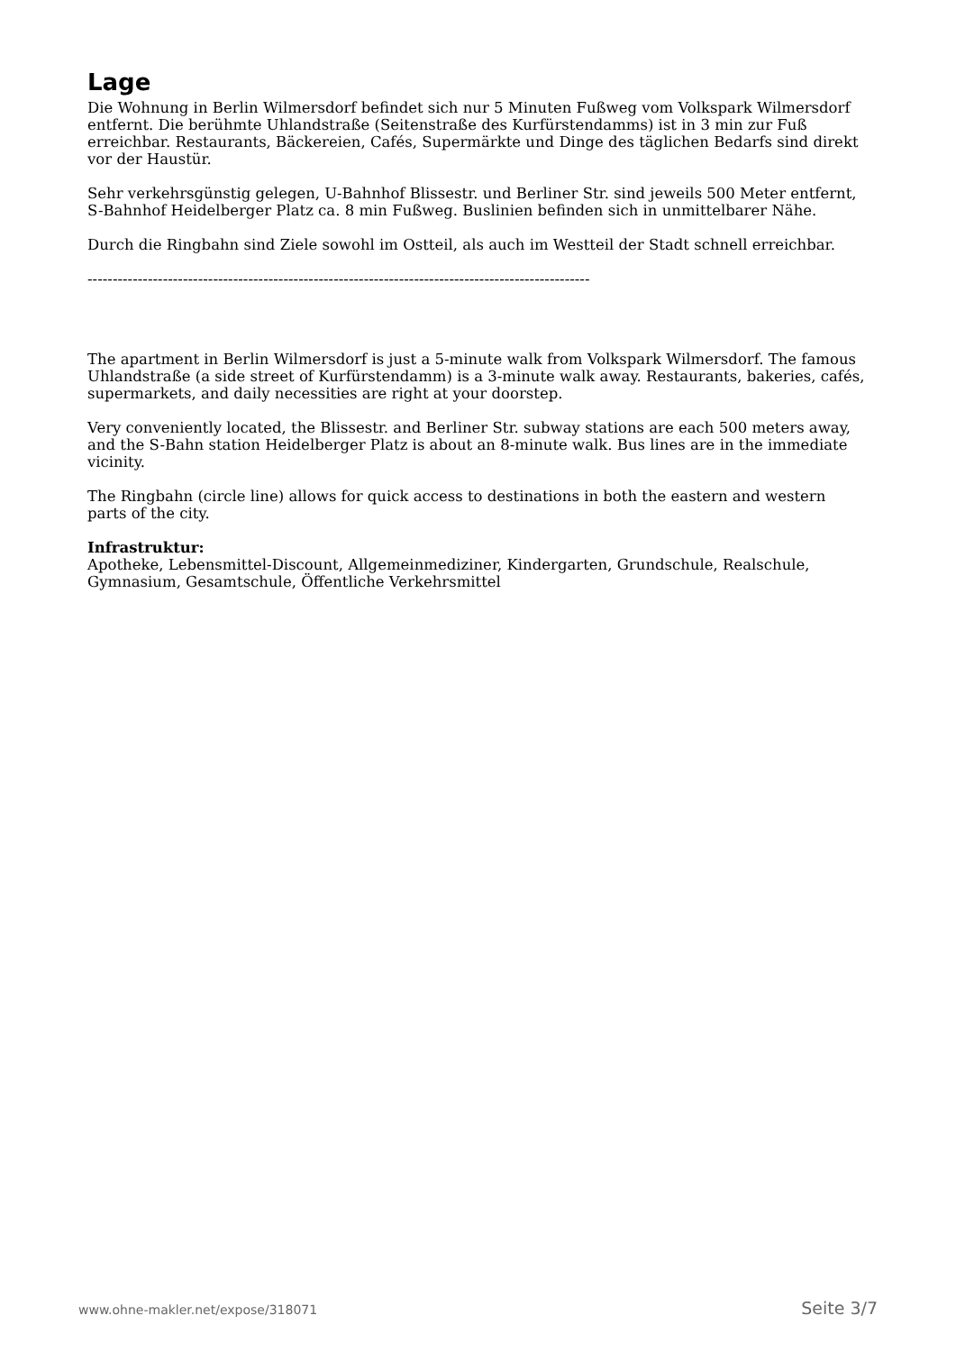Lage
Die Wohnung in Berlin Wilmersdorf befindet sich nur 5 Minuten Fußweg vom Volkspark Wilmersdorf entfernt. Die berühmte Uhlandstraße (Seitenstraße des Kurfürstendamms) ist in 3 min zur Fuß erreichbar. Restaurants, Bäckereien, Cafés, Supermärkte und Dinge des täglichen Bedarfs sind direkt vor der Haustür.
Sehr verkehrsgünstig gelegen, U-Bahnhof Blissestr. und Berliner Str. sind jeweils 500 Meter entfernt, S-Bahnhof Heidelberger Platz ca. 8 min Fußweg. Buslinien befinden sich in unmittelbarer Nähe.
Durch die Ringbahn sind Ziele sowohl im Ostteil, als auch im Westteil der Stadt schnell erreichbar.
----------------------------------------------------------------------------------------------------
The apartment in Berlin Wilmersdorf is just a 5-minute walk from Volkspark Wilmersdorf. The famous Uhlandstraße (a side street of Kurfürstendamm) is a 3-minute walk away. Restaurants, bakeries, cafés, supermarkets, and daily necessities are right at your doorstep.
Very conveniently located, the Blissestr. and Berliner Str. subway stations are each 500 meters away, and the S-Bahn station Heidelberger Platz is about an 8-minute walk. Bus lines are in the immediate vicinity.
The Ringbahn (circle line) allows for quick access to destinations in both the eastern and western parts of the city.
Infrastruktur:
Apotheke, Lebensmittel-Discount, Allgemeinmediziner, Kindergarten, Grundschule, Realschule, Gymnasium, Gesamtschule, Öffentliche Verkehrsmittel
www.ohne-makler.net/expose/318071 Seite 3/7